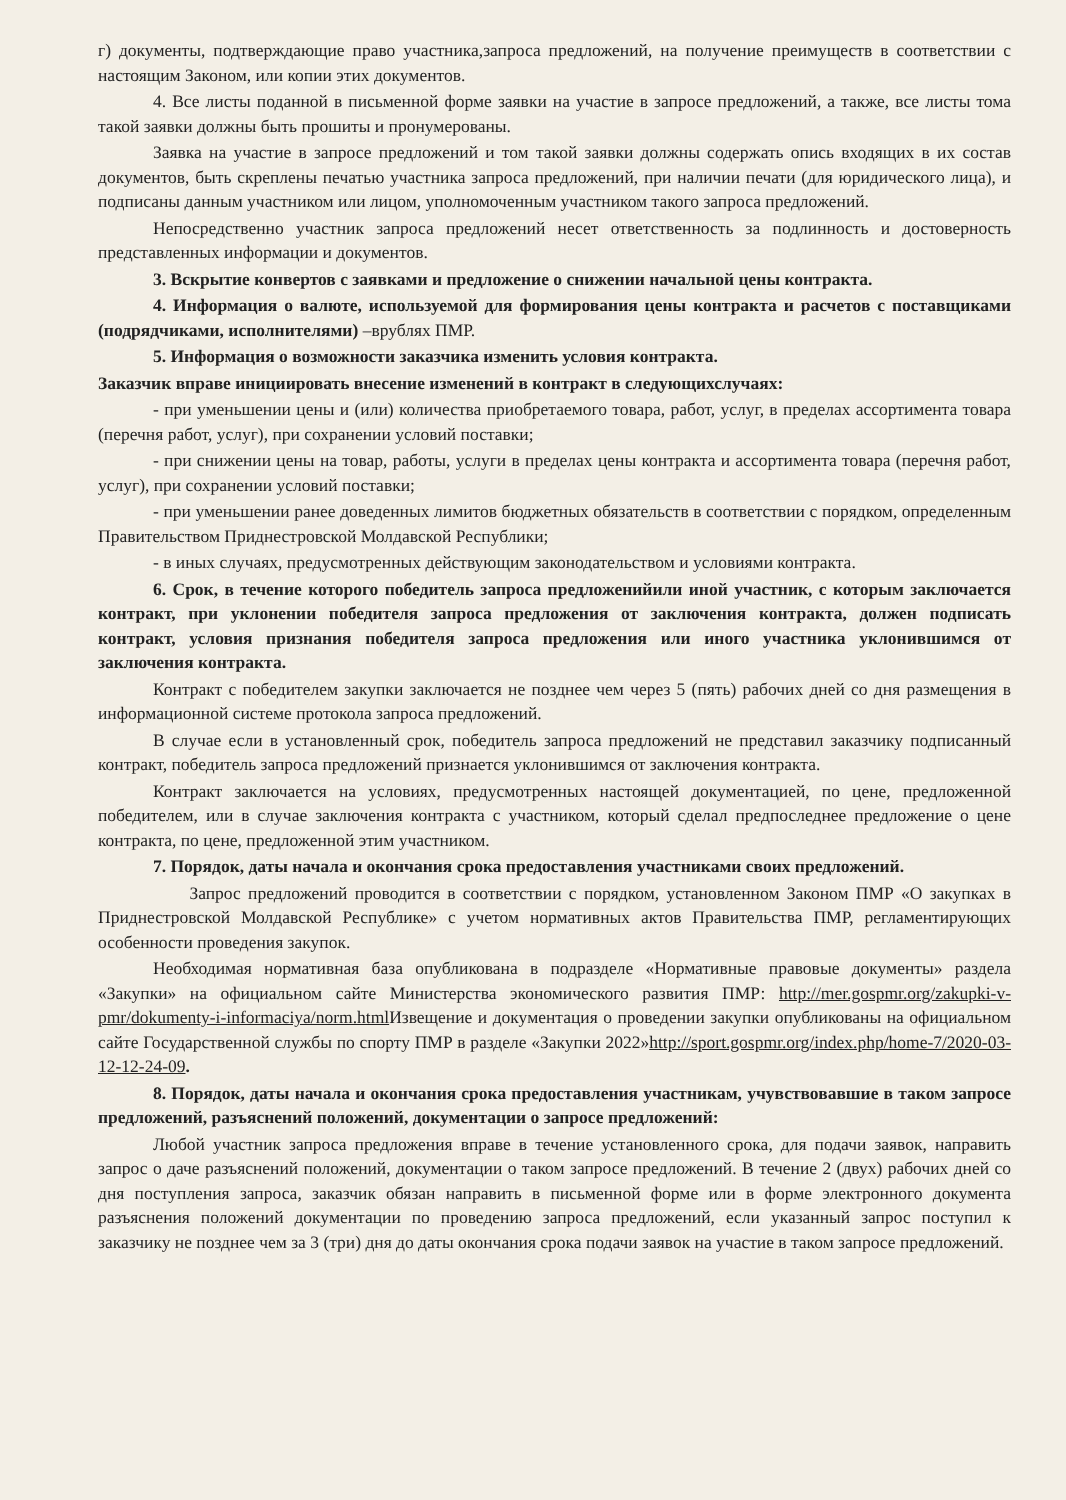г) документы, подтверждающие право участника,запроса предложений, на получение преимуществ в соответствии с настоящим Законом, или копии этих документов.
4. Все листы поданной в письменной форме заявки на участие в запросе предложений, а также, все листы тома такой заявки должны быть прошиты и пронумерованы.
Заявка на участие в запросе предложений и том такой заявки должны содержать опись входящих в их состав документов, быть скреплены печатью участника запроса предложений, при наличии печати (для юридического лица), и подписаны данным участником или лицом, уполномоченным участником такого запроса предложений.
Непосредственно участник запроса предложений несет ответственность за подлинность и достоверность представленных информации и документов.
3. Вскрытие конвертов с заявками и предложение о снижении начальной цены контракта.
4. Информация о валюте, используемой для формирования цены контракта и расчетов с поставщиками (подрядчиками, исполнителями) –врублях ПМР.
5. Информация о возможности заказчика изменить условия контракта.
Заказчик вправе инициировать внесение изменений в контракт в следующихслучаях:
- при уменьшении цены и (или) количества приобретаемого товара, работ, услуг, в пределах ассортимента товара (перечня работ, услуг), при сохранении условий поставки;
- при снижении цены на товар, работы, услуги в пределах цены контракта и ассортимента товара (перечня работ, услуг), при сохранении условий поставки;
- при уменьшении ранее доведенных лимитов бюджетных обязательств в соответствии с порядком, определенным Правительством Приднестровской Молдавской Республики;
- в иных случаях, предусмотренных действующим законодательством и условиями контракта.
6. Срок, в течение которого победитель запроса предложенийили иной участник, с которым заключается контракт, при уклонении победителя запроса предложения от заключения контракта, должен подписать контракт, условия признания победителя запроса предложения или иного участника уклонившимся от заключения контракта.
Контракт с победителем закупки заключается не позднее чем через 5 (пять) рабочих дней со дня размещения в информационной системе протокола запроса предложений.
В случае если в установленный срок, победитель запроса предложений не представил заказчику подписанный контракт, победитель запроса предложений признается уклонившимся от заключения контракта.
Контракт заключается на условиях, предусмотренных настоящей документацией, по цене, предложенной победителем, или в случае заключения контракта с участником, который сделал предпоследнее предложение о цене контракта, по цене, предложенной этим участником.
7. Порядок, даты начала и окончания срока предоставления участниками своих предложений.
Запрос предложений проводится в соответствии с порядком, установленном Законом ПМР «О закупках в Приднестровской Молдавской Республике» с учетом нормативных актов Правительства ПМР, регламентирующих особенности проведения закупок.
Необходимая нормативная база опубликована в подразделе «Нормативные правовые документы» раздела «Закупки» на официальном сайте Министерства экономического развития ПМР: http://mer.gospmr.org/zakupki-v-pmr/dokumenty-i-informaciya/norm.html Извещение и документация о проведении закупки опубликованы на официальном сайте Государственной службы по спорту ПМР в разделе «Закупки 2022»http://sport.gospmr.org/index.php/home-7/2020-03-12-12-24-09.
8. Порядок, даты начала и окончания срока предоставления участникам, учувствовавшие в таком запросе предложений, разъяснений положений, документации о запросе предложений:
Любой участник запроса предложения вправе в течение установленного срока, для подачи заявок, направить запрос о даче разъяснений положений, документации о таком запросе предложений. В течение 2 (двух) рабочих дней со дня поступления запроса, заказчик обязан направить в письменной форме или в форме электронного документа разъяснения положений документации по проведению запроса предложений, если указанный запрос поступил к заказчику не позднее чем за 3 (три) дня до даты окончания срока подачи заявок на участие в таком запросе предложений.